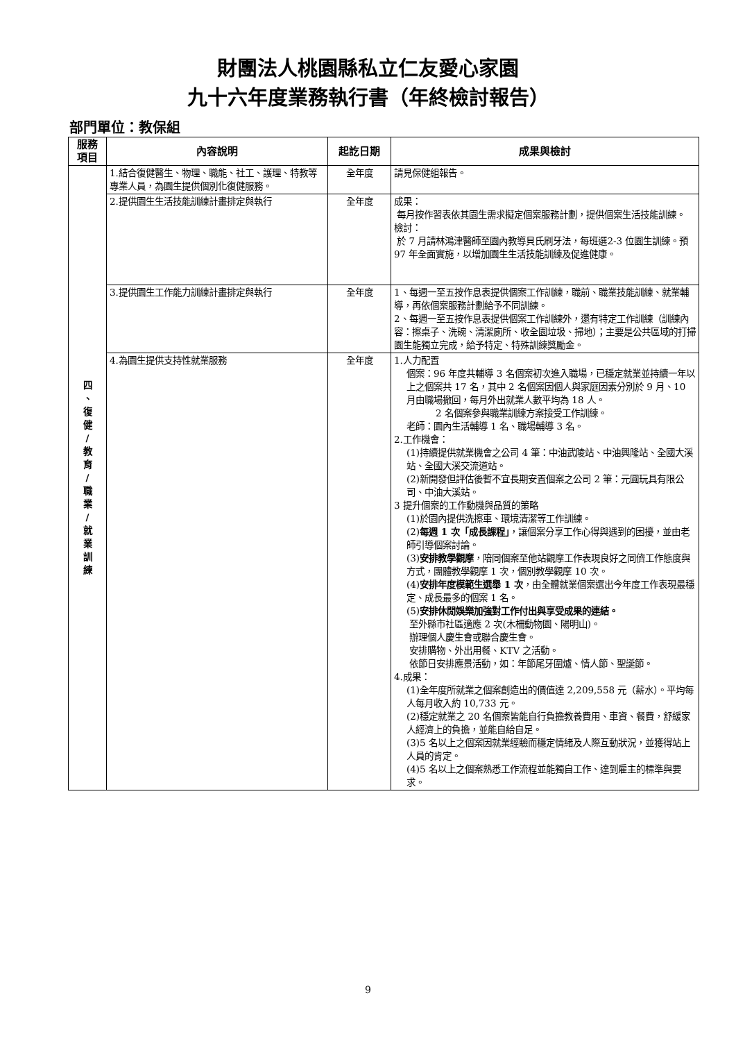財團法人桃園縣私立仁友愛心家園
九十六年度業務執行書（年終檢討報告）
部門單位：教保組
| 服務 項目 | 內容說明 | 起訖日期 | 成果與檢討 |
| --- | --- | --- | --- |
| 四 、 復 健 / 教 育 / 職 業 / 就 業 訓 練 | 1.結合復健醫生、物理、職能、社工、護理、特教等專業人員，為園生提供個別化復健服務。 | 全年度 | 請見保健組報告。 |
| | 2.提供園生生活技能訓練計畫排定與執行 | 全年度 | 成果： 每月按作習表依其園生需求擬定個案服務計劃，提供個案生活技能訓練。 檢討： 於 7 月請林鴻津醫師至園內教導貝氏刷牙法，每班選2-3 位園生訓練。預 97 年全面實施，以增加園生生活技能訓練及促進健康。 |
| | 3.提供園生工作能力訓練計畫排定與執行 | 全年度 | 1、每週一至五按作息表提供個案工作訓練，職前、職業技能訓練、就業輔導，再依個案服務計劃給予不同訓練。 2、每週一至五按作息表提供個案工作訓練外，還有特定工作訓練（訓練內容：擦桌子、洗碗、清潔廁所、收全園垃圾、掃地）；主要是公共區域的打掃園生能獨立完成，給予特定、特殊訓練獎勵金。 |
| | 4.為園生提供支持性就業服務 | 全年度 | 1.人力配置 個案：96 年度共輔導 3 名個案初次進入職場，已穩定就業並持續一年以上之個案共 17 名，其中 2 名個案因個人與家庭因素分別於 9 月、10 月由職場撤回，每月外出就業人數平均為 18 人。 2 名個案參與職業訓練方案接受工作訓練。 老師：園內生活輔導 1 名、職場輔導 3 名。 2.工作機會： (1)持續提供就業機會之公司 4 筆：中油武陵站、中油興隆站、全國大溪站、全國大溪交流道站。 (2)新開發但評估後暫不宜長期安置個案之公司 2 筆：元圓玩具有限公司、中油大溪站。 3 提升個案的工作動機與品質的策略 (1)於園內提供洗擦車、環境清潔等工作訓練。 (2) 每週 1 次「成長課程」 ，讓個案分享工作心得與遇到的困擾，並由老師引導個案討論。 (3) 安排教學觀摩 ，陪同個案至他站觀摩工作表現良好之同儕工作態度與方式，團體教學觀摩 1 次，個別教學觀摩 10 次。 (4) 安排年度模範生選舉 1 次 ，由全體就業個案選出今年度工作表現最穩定、成長最多的個案 1 名。 (5) 安排休閒娛樂加強對工作付出與享受成果的連結。 至外縣市社區適應 2 次(木柵動物園、陽明山)。 辦理個人慶生會或聯合慶生會。 安排購物、外出用餐、KTV 之活動。 依節日安排應景活動，如：年節尾牙圍爐、情人節、聖誕節。 4.成果： (1)全年度所就業之個案創造出的價值達 2,209,558 元（薪水）。平均每人每月收入約 10,733 元。 (2)穩定就業之 20 名個案皆能自行負擔教養費用、車資、餐費，舒緩家人經濟上的負擔，並能自給自足。 (3)5 名以上之個案因就業經驗而穩定情緒及人際互動狀況，並獲得站上人員的肯定。 (4)5 名以上之個案熟悉工作流程並能獨自工作、達到雇主的標準與要求。 |
9